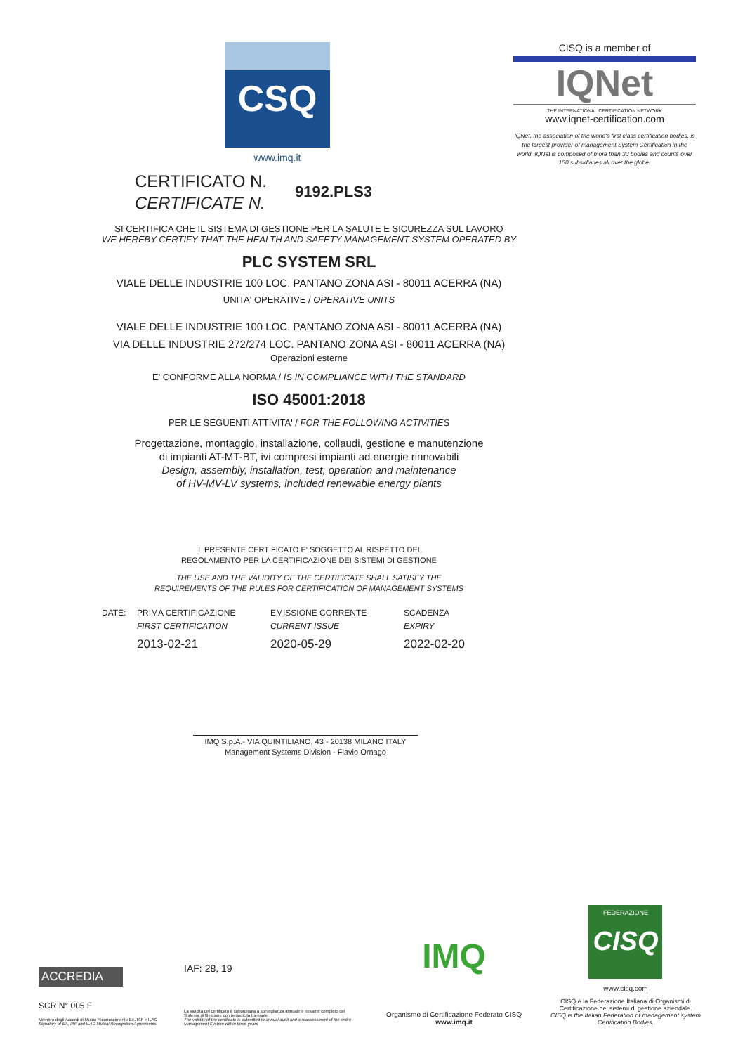CSQ
www.imq.it
CISQ is a member of
IQNet
THE INTERNATIONAL CERTIFICATION NETWORK
www.iqnet-certification.com
IQNet, the association of the world's first class certification bodies, is the largest provider of management System Certification in the world. IQNet is composed of more than 30 bodies and counts over 150 subsidiaries all over the globe.
CERTIFICATO N.
CERTIFICATE N.
9192.PLS3
SI CERTIFICA CHE IL SISTEMA DI GESTIONE PER LA SALUTE E SICUREZZA SUL LAVORO
WE HEREBY CERTIFY THAT THE HEALTH AND SAFETY MANAGEMENT SYSTEM OPERATED BY
PLC SYSTEM SRL
VIALE DELLE INDUSTRIE 100 LOC. PANTANO ZONA ASI - 80011 ACERRA (NA)
UNITA' OPERATIVE / OPERATIVE UNITS
VIALE DELLE INDUSTRIE 100 LOC. PANTANO ZONA ASI - 80011 ACERRA (NA)
VIA DELLE INDUSTRIE 272/274 LOC. PANTANO ZONA ASI - 80011 ACERRA (NA)
Operazioni esterne
E' CONFORME ALLA NORMA / IS IN COMPLIANCE WITH THE STANDARD
ISO 45001:2018
PER LE SEGUENTI ATTIVITA' / FOR THE FOLLOWING ACTIVITIES
Progettazione, montaggio, installazione, collaudi, gestione e manutenzione
di impianti AT-MT-BT, ivi compresi impianti ad energie rinnovabili
Design, assembly, installation, test, operation and maintenance
of HV-MV-LV systems, included renewable energy plants
IL PRESENTE CERTIFICATO E' SOGGETTO AL RISPETTO DEL
REGOLAMENTO PER LA CERTIFICAZIONE DEI SISTEMI DI GESTIONE
THE USE AND THE VALIDITY OF THE CERTIFICATE SHALL SATISFY THE
REQUIREMENTS OF THE RULES FOR CERTIFICATION OF MANAGEMENT SYSTEMS
DATE: PRIMA CERTIFICAZIONE
FIRST CERTIFICATION
2013-02-21
EMISSIONE CORRENTE
CURRENT ISSUE
2020-05-29
SCADENZA
EXPIRY
2022-02-20
IMQ S.p.A.- VIA QUINTILIANO, 43 - 20138 MILANO ITALY
Management Systems Division - Flavio Ornago
ACCREDIA
SCR N° 005 F
Membro degli Accordi di Mutuo Riconoscimento EA, IAF e ILAC
Signatory of EA, IAF and ILAC Mutual Recognition Agreements
IAF: 28, 19
La validità del certificato è subordinata a sorveglianza annuale e riesame completo del Sistema di Gestione con periodicità triennale
The validity of the certificate is submitted to annual audit and a reassessment of the entire Management System within three years
IMQ
Organismo di Certificazione Federato CISQ
www.imq.it
FEDERAZIONE
CISQ
www.cisq.com
CISQ è la Federazione Italiana di Organismi di Certificazione dei sistemi di gestione aziendale.
CISQ is the Italian Federation of management system Certification Bodies.